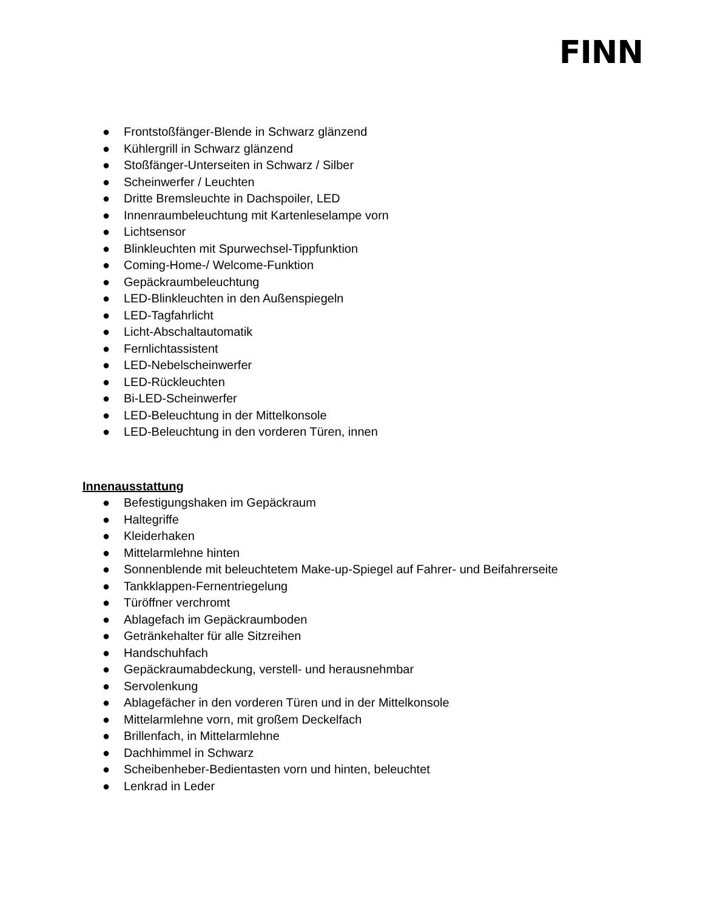FINN
● Frontstoßfänger-Blende in Schwarz glänzend
● Kühlergrill in Schwarz glänzend
● Stoßfänger-Unterseiten in Schwarz / Silber
● Scheinwerfer / Leuchten
● Dritte Bremsleuchte in Dachspoiler, LED
● Innenraumbeleuchtung mit Kartenleselampe vorn
● Lichtsensor
● Blinkleuchten mit Spurwechsel-Tippfunktion
● Coming-Home-/ Welcome-Funktion
● Gepäckraumbeleuchtung
● LED-Blinkleuchten in den Außenspiegeln
● LED-Tagfahrlicht
● Licht-Abschaltautomatik
● Fernlichtassistent
● LED-Nebelscheinwerfer
● LED-Rückleuchten
● Bi-LED-Scheinwerfer
● LED-Beleuchtung in der Mittelkonsole
● LED-Beleuchtung in den vorderen Türen, innen
Innenausstattung
● Befestigungshaken im Gepäckraum
● Haltegriffe
● Kleiderhaken
● Mittelarmlehne hinten
● Sonnenblende mit beleuchtetem Make-up-Spiegel auf Fahrer- und Beifahrerseite
● Tankklappen-Fernentriegelung
● Türöffner verchromt
● Ablagefach im Gepäckraumboden
● Getränkehalter für alle Sitzreihen
● Handschuhfach
● Gepäckraumabdeckung, verstell- und herausnehmbar
● Servolenkung
● Ablagefächer in den vorderen Türen und in der Mittelkonsole
● Mittelarmlehne vorn, mit großem Deckelfach
● Brillenfach, in Mittelarmlehne
● Dachhimmel in Schwarz
● Scheibenheber-Bedientasten vorn und hinten, beleuchtet
● Lenkrad in Leder